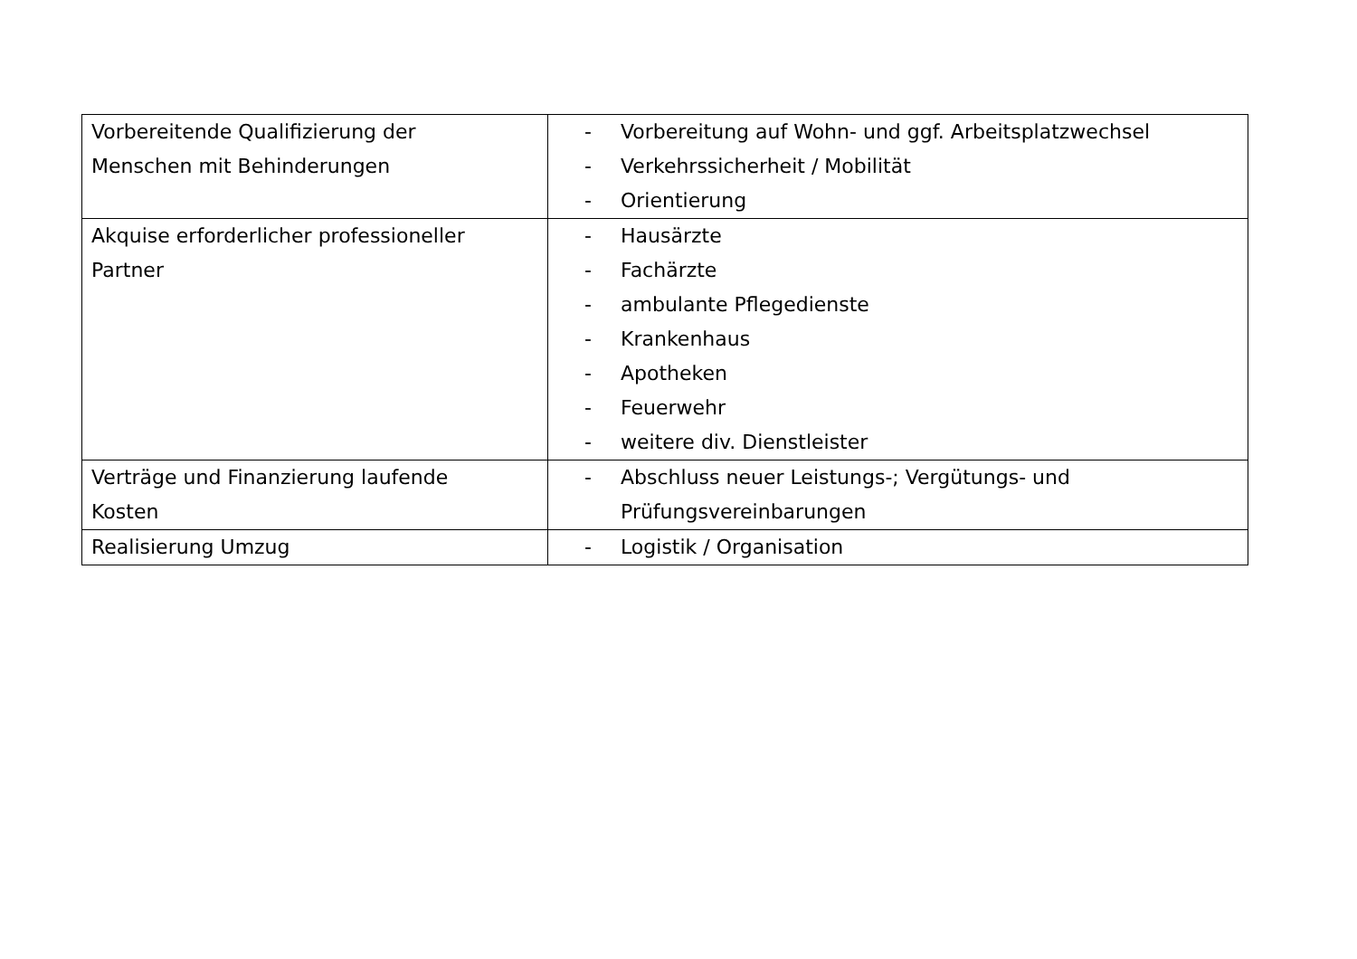| Vorbereitende Qualifizierung der Menschen mit Behinderungen | - Vorbereitung auf Wohn- und ggf. Arbeitsplatzwechsel - Verkehrssicherheit / Mobilität - Orientierung |
| Akquise erforderlicher professioneller Partner | - Hausärzte - Fachärzte - ambulante Pflegedienste - Krankenhaus - Apotheken - Feuerwehr - weitere div. Dienstleister |
| Verträge und Finanzierung laufende Kosten | - Abschluss neuer Leistungs-; Vergütungs- und Prüfungsvereinbarungen |
| Realisierung Umzug | - Logistik / Organisation |